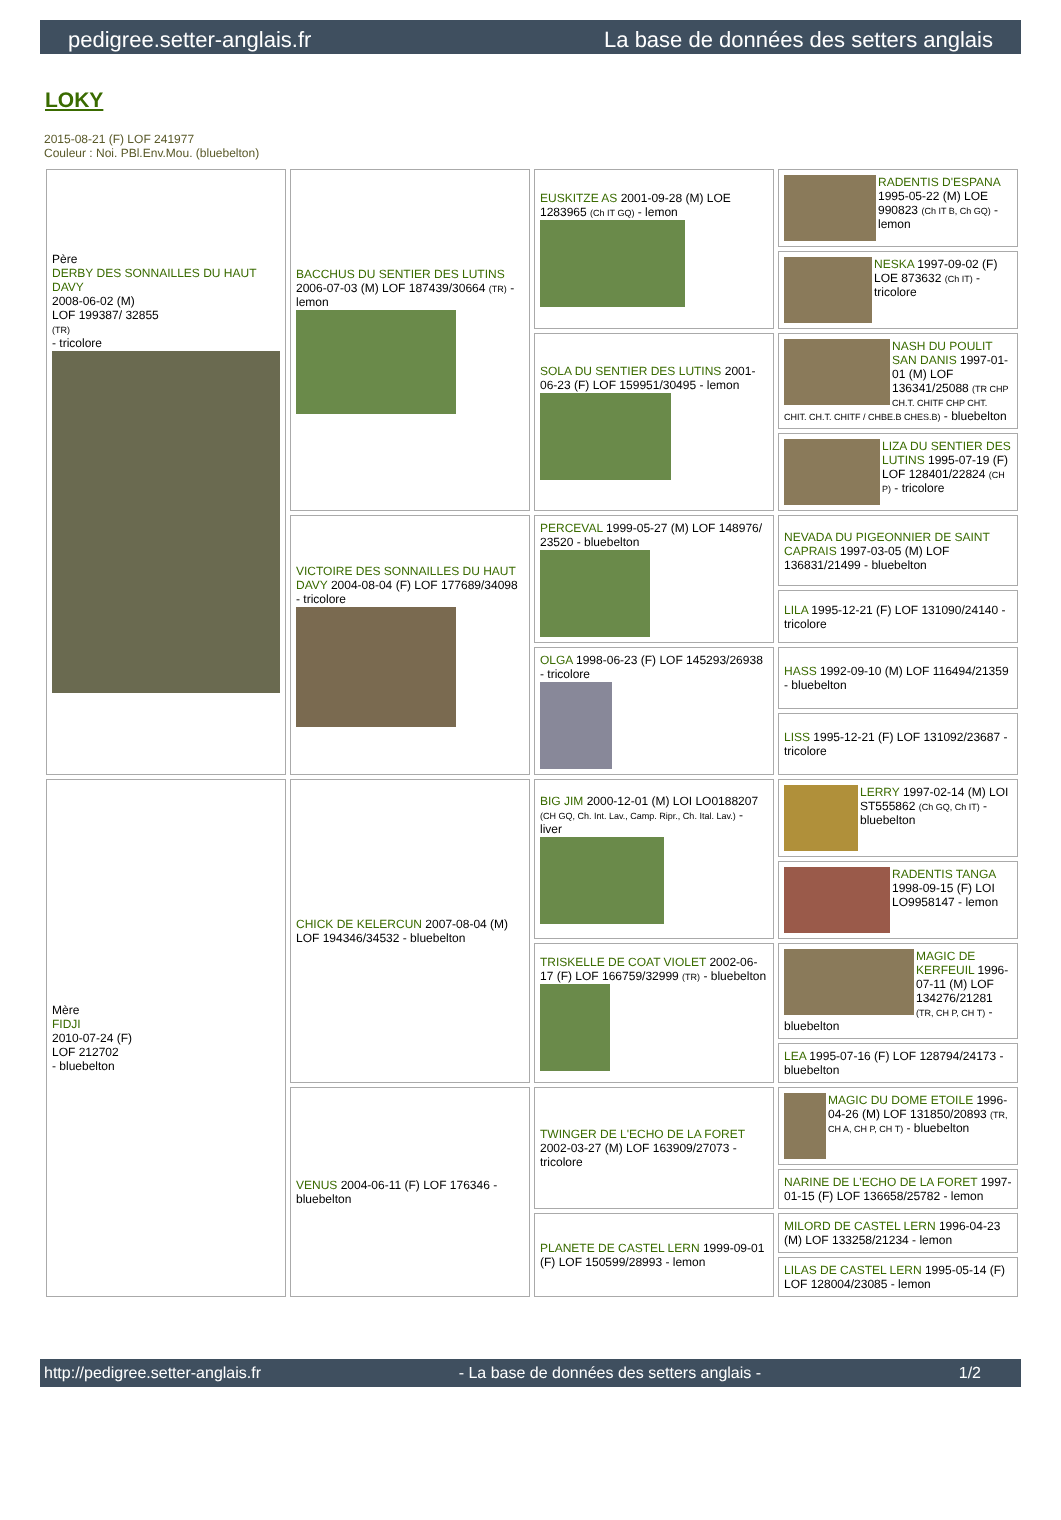pedigree.setter-anglais.fr La base de données des setters anglais
LOKY
2015-08-21 (F) LOF 241977
Couleur : Noi. PBl.Env.Mou. (bluebelton)
| Père DERBY DES SONNAILLES DU HAUT DAVY 2008-06-02 (M) LOF 199387/ 32855 (TR) - tricolore | BACCHUS DU SENTIER DES LUTINS 2006-07-03 (M) LOF 187439/30664 (TR) - lemon | EUSKITZE AS 2001-09-28 (M) LOE 1283965 (Ch IT GQ) - lemon | RADENTIS D'ESPANA 1995-05-22 (M) LOE 990823 (Ch IT B, Ch GQ) - lemon |
| | | | NESKA 1997-09-02 (F) LOE 873632 (Ch IT) - tricolore |
| | | SOLA DU SENTIER DES LUTINS 2001-06-23 (F) LOF 159951/30495 - lemon | NASH DU POULIT SAN DANIS 1997-01-01 (M) LOF 136341/25088 (TR CHP CH.T. CHITF CHP CHT. CHIT. CH.T. CHITF / CHBE.B CHES.B) - bluebelton |
| | | | LIZA DU SENTIER DES LUTINS 1995-07-19 (F) LOF 128401/22824 (CH P) - tricolore |
| | VICTOIRE DES SONNAILLES DU HAUT DAVY 2004-08-04 (F) LOF 177689/34098 - tricolore | PERCEVAL 1999-05-27 (M) LOF 148976/ 23520 - bluebelton | NEVADA DU PIGEONNIER DE SAINT CAPRAIS 1997-03-05 (M) LOF 136831/21499 - bluebelton |
| | | | LILA 1995-12-21 (F) LOF 131090/24140 - tricolore |
| | | OLGA 1998-06-23 (F) LOF 145293/26938 - tricolore | HASS 1992-09-10 (M) LOF 116494/21359 - bluebelton |
| | | | LISS 1995-12-21 (F) LOF 131092/23687 - tricolore |
| Mère FIDJI 2010-07-24 (F) LOF 212702 - bluebelton | CHICK DE KELERCUN 2007-08-04 (M) LOF 194346/34532 - bluebelton | BIG JIM 2000-12-01 (M) LOI LO0188207 (CH GQ, Ch. Int. Lav., Camp. Ripr., Ch. Ital. Lav.) - liver | LERRY 1997-02-14 (M) LOI ST555862 (Ch GQ, Ch IT) - bluebelton |
| | | | RADENTIS TANGA 1998-09-15 (F) LOI LO9958147 - lemon |
| | | TRISKELLE DE COAT VIOLET 2002-06-17 (F) LOF 166759/32999 (TR) - bluebelton | MAGIC DE KERFEUIL 1996-07-11 (M) LOF 134276/21281 (TR, CH P, CH T) - bluebelton |
| | | | LEA 1995-07-16 (F) LOF 128794/24173 - bluebelton |
| | VENUS 2004-06-11 (F) LOF 176346 - bluebelton | TWINGER DE L'ECHO DE LA FORET 2002-03-27 (M) LOF 163909/27073 - tricolore | MAGIC DU DOME ETOILE 1996-04-26 (M) LOF 131850/20893 (TR, CH A, CH P, CH T) - bluebelton |
| | | | NARINE DE L'ECHO DE LA FORET 1997-01-15 (F) LOF 136658/25782 - lemon |
| | | PLANETE DE CASTEL LERN 1999-09-01 (F) LOF 150599/28993 - lemon | MILORD DE CASTEL LERN 1996-04-23 (M) LOF 133258/21234 - lemon |
| | | | LILAS DE CASTEL LERN 1995-05-14 (F) LOF 128004/23085 - lemon |
http://pedigree.setter-anglais.fr - La base de données des setters anglais - 1/2